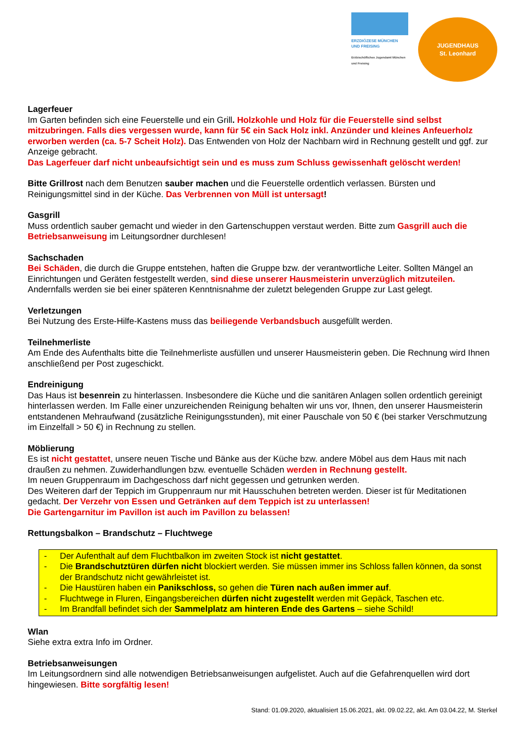ERZDIÖZESE MÜNCHEN
UND FREISING
Erzbischöfliches Jugendamt München und Freising
JUGENDHAUS
St. Leonhard
Lagerfeuer
Im Garten befinden sich eine Feuerstelle und ein Grill. Holzkohle und Holz für die Feuerstelle sind selbst mitzubringen. Falls dies vergessen wurde, kann für 5€ ein Sack Holz inkl. Anzünder und kleines Anfeuerholz erworben werden (ca. 5-7 Scheit Holz). Das Entwenden von Holz der Nachbarn wird in Rechnung gestellt und ggf. zur Anzeige gebracht.
Das Lagerfeuer darf nicht unbeaufsichtigt sein und es muss zum Schluss gewissenhaft gelöscht werden!
Bitte Grillrost nach dem Benutzen sauber machen und die Feuerstelle ordentlich verlassen. Bürsten und Reinigungsmittel sind in der Küche. Das Verbrennen von Müll ist untersagt!
Gasgrill
Muss ordentlich sauber gemacht und wieder in den Gartenschuppen verstaut werden. Bitte zum Gasgrill auch die Betriebsanweisung im Leitungsordner durchlesen!
Sachschaden
Bei Schäden, die durch die Gruppe entstehen, haften die Gruppe bzw. der verantwortliche Leiter. Sollten Mängel an Einrichtungen und Geräten festgestellt werden, sind diese unserer Hausmeisterin unverzüglich mitzuteilen. Andernfalls werden sie bei einer späteren Kenntnisnahme der zuletzt belegenden Gruppe zur Last gelegt.
Verletzungen
Bei Nutzung des Erste-Hilfe-Kastens muss das beiliegende Verbandsbuch ausgefüllt werden.
Teilnehmerliste
Am Ende des Aufenthalts bitte die Teilnehmerliste ausfüllen und unserer Hausmeisterin geben. Die Rechnung wird Ihnen anschließend per Post zugeschickt.
Endreinigung
Das Haus ist besenrein zu hinterlassen. Insbesondere die Küche und die sanitären Anlagen sollen ordentlich gereinigt hinterlassen werden. Im Falle einer unzureichenden Reinigung behalten wir uns vor, Ihnen, den unserer Hausmeisterin entstandenen Mehraufwand (zusätzliche Reinigungsstunden), mit einer Pauschale von 50 € (bei starker Verschmutzung im Einzelfall > 50 €) in Rechnung zu stellen.
Möblierung
Es ist nicht gestattet, unsere neuen Tische und Bänke aus der Küche bzw. andere Möbel aus dem Haus mit nach draußen zu nehmen. Zuwiderhandlungen bzw. eventuelle Schäden werden in Rechnung gestellt.
Im neuen Gruppenraum im Dachgeschoss darf nicht gegessen und getrunken werden.
Des Weiteren darf der Teppich im Gruppenraum nur mit Hausschuhen betreten werden. Dieser ist für Meditationen gedacht. Der Verzehr von Essen und Getränken auf dem Teppich ist zu unterlassen!
Die Gartengarnitur im Pavillon ist auch im Pavillon zu belassen!
Rettungsbalkon – Brandschutz – Fluchtwege
- Der Aufenthalt auf dem Fluchtbalkon im zweiten Stock ist nicht gestattet.
- Die Brandschutztüren dürfen nicht blockiert werden. Sie müssen immer ins Schloss fallen können, da sonst der Brandschutz nicht gewährleistet ist.
- Die Haustüren haben ein Panikschloss, so gehen die Türen nach außen immer auf.
- Fluchtwege in Fluren, Eingangsbereichen dürfen nicht zugestellt werden mit Gepäck, Taschen etc.
- Im Brandfall befindet sich der Sammelplatz am hinteren Ende des Gartens – siehe Schild!
Wlan
Siehe extra extra Info im Ordner.
Betriebsanweisungen
Im Leitungsordnern sind alle notwendigen Betriebsanweisungen aufgelistet. Auch auf die Gefahrenquellen wird dort hingewiesen. Bitte sorgfältig lesen!
Stand: 01.09.2020, aktualisiert 15.06.2021, akt. 09.02.22, akt. Am 03.04.22, M. Sterkel